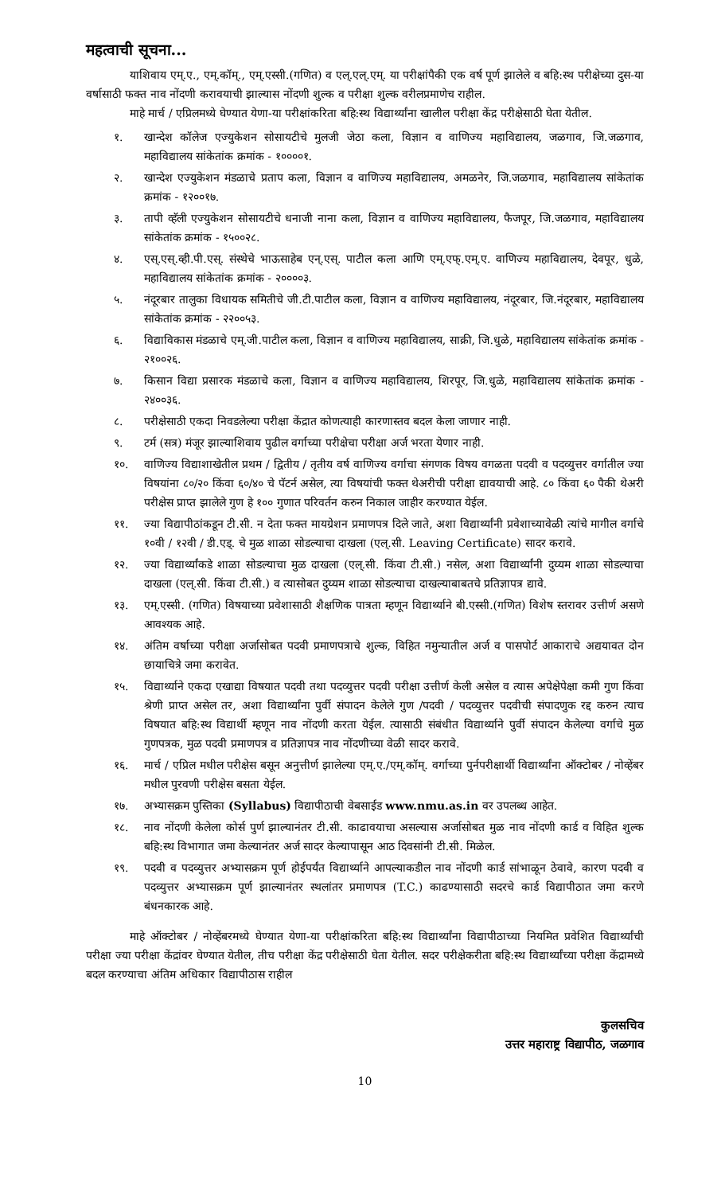महत्वाची सूचना...
याशिवाय एम्.ए., एम्.कॉम्., एम्.एस्सी.(गणित) व एल्.एल्.एम्. या परीक्षांपैकी एक वर्ष पूर्ण झालेले व बहि:स्थ परीक्षेच्या दुस-या वर्षासाठी फक्त नाव नोंदणी करावयाची झाल्यास नोंदणी शुल्क व परीक्षा शुल्क वरीलप्रमाणेच राहील.
माहे मार्च / एप्रिलमध्ये घेण्यात येणा-या परीक्षांकरिता बहि:स्थ विद्यार्थ्यांना खालील परीक्षा केंद्र परीक्षेसाठी घेता येतील.
१. खान्देश कॉलेज एज्युकेशन सोसायटीचे मुलजी जेठा कला, विज्ञान व वाणिज्य महाविद्यालय, जळगाव, जि.जळगाव, महाविद्यालय सांकेतांक क्रमांक - १००००१.
२. खान्देश एज्युकेशन मंडळाचे प्रताप कला, विज्ञान व वाणिज्य महाविद्यालय, अमळनेर, जि.जळगाव, महाविद्यालय सांकेतांक क्रमांक - १२००१७.
३. तापी व्हॅली एज्युकेशन सोसायटीचे धनाजी नाना कला, विज्ञान व वाणिज्य महाविद्यालय, फैजपूर, जि.जळगाव, महाविद्यालय सांकेतांक क्रमांक - १५००२८.
४. एस्.एस्.व्ही.पी.एस्. संस्थेचे भाऊसाहेब एन्.एस्. पाटील कला आणि एम्.एफ्.एम्.ए. वाणिज्य महाविद्यालय, देवपूर, धुळे, महाविद्यालय सांकेतांक क्रमांक - २००००३.
५. नंदूरबार तालुका विधायक समितीचे जी.टी.पाटील कला, विज्ञान व वाणिज्य महाविद्यालय, नंदूरबार, जि.नंदूरबार, महाविद्यालय सांकेतांक क्रमांक - २२००५३.
६. विद्याविकास मंडळाचे एम्.जी.पाटील कला, विज्ञान व वाणिज्य महाविद्यालय, साक्री, जि.धुळे, महाविद्यालय सांकेतांक क्रमांक - २१००२६.
७. किसान विद्या प्रसारक मंडळाचे कला, विज्ञान व वाणिज्य महाविद्यालय, शिरपूर, जि.धुळे, महाविद्यालय सांकेतांक क्रमांक - २४००३६.
८. परीक्षेसाठी एकदा निवडलेल्या परीक्षा केंद्रात कोणत्याही कारणास्तव बदल केला जाणार नाही.
९. टर्म (सत्र) मंजूर झाल्याशिवाय पुढील वर्गाच्या परीक्षेचा परीक्षा अर्ज भरता येणार नाही.
१०. वाणिज्य विद्याशाखेतील प्रथम / द्वितीय / तृतीय वर्ष वाणिज्य वर्गाचा संगणक विषय वगळता पदवी व पदव्युत्तर वर्गातील ज्या विषयांना ८०/२० किंवा ६०/४० चे पॅटर्न असेल, त्या विषयांची फक्त थेअरीची परीक्षा द्यावयाची आहे. ८० किंवा ६० पैकी थेअरी परीक्षेस प्राप्त झालेले गुण हे १०० गुणात परिवर्तन करुन निकाल जाहीर करण्यात येईल.
११. ज्या विद्यापीठांकडून टी.सी. न देता फक्त मायग्रेशन प्रमाणपत्र दिले जाते, अशा विद्यार्थ्यांनी प्रवेशाच्यावेळी त्यांचे मागील वर्गाचे १०वी / १२वी / डी.एड्. चे मुळ शाळा सोडल्याचा दाखला (एल्.सी. Leaving Certificate) सादर करावे.
१२. ज्या विद्यार्थ्यांकडे शाळा सोडल्याचा मुळ दाखला (एल्.सी. किंवा टी.सी.) नसेल, अशा विद्यार्थ्यांनी दुय्यम शाळा सोडल्याचा दाखला (एल्.सी. किंवा टी.सी.) व त्यासोबत दुय्यम शाळा सोडल्याचा दाखल्याबाबतचे प्रतिज्ञापत्र द्यावे.
१३. एम्.एस्सी. (गणित) विषयाच्या प्रवेशासाठी शैक्षणिक पात्रता म्हणून विद्यार्थ्याने बी.एस्सी.(गणित) विशेष स्तरावर उत्तीर्ण असणे आवश्यक आहे.
१४. अंतिम वर्षाच्या परीक्षा अर्जासोबत पदवी प्रमाणपत्राचे शुल्क, विहित नमुन्यातील अर्ज व पासपोर्ट आकाराचे अद्ययावत दोन छायाचित्रे जमा करावेत.
१५. विद्यार्थ्याने एकदा एखाद्या विषयात पदवी तथा पदव्युत्तर पदवी परीक्षा उत्तीर्ण केली असेल व त्यास अपेक्षेपेक्षा कमी गुण किंवा श्रेणी प्राप्त असेल तर, अशा विद्यार्थ्यांना पुर्वी संपादन केलेले गुण /पदवी / पदव्युत्तर पदवीची संपादणुक रद्द करुन त्याच विषयात बहि:स्थ विद्यार्थी म्हणून नाव नोंदणी करता येईल. त्यासाठी संबंधीत विद्यार्थ्याने पुर्वी संपादन केलेल्या वर्गाचे मुळ गुणपत्रक, मुळ पदवी प्रमाणपत्र व प्रतिज्ञापत्र नाव नोंदणीच्या वेळी सादर करावे.
१६. मार्च / एप्रिल मधील परीक्षेस बसून अनुत्तीर्ण झालेल्या एम्.ए./एम्.कॉम्. वर्गाच्या पुर्नपरीक्षार्थी विद्यार्थ्यांना ऑक्टोबर / नोव्हेंबर मधील पुरवणी परीक्षेस बसता येईल.
१७. अभ्यासक्रम पुस्तिका (Syllabus) विद्यापीठाची वेबसाईड www.nmu.as.in वर उपलब्ध आहेत.
१८. नाव नोंदणी केलेला कोर्स पुर्ण झाल्यानंतर टी.सी. काढावयाचा असल्यास अर्जासोबत मुळ नाव नोंदणी कार्ड व विहित शुल्क बहि:स्थ विभागात जमा केल्यानंतर अर्ज सादर केल्यापासून आठ दिवसांनी टी.सी. मिळेल.
१९. पदवी व पदव्युत्तर अभ्यासक्रम पूर्ण होईपर्यंत विद्यार्थ्याने आपल्याकडील नाव नोंदणी कार्ड सांभाळून ठेवावे, कारण पदवी व पदव्युत्तर अभ्यासक्रम पूर्ण झाल्यानंतर स्थलांतर प्रमाणपत्र (T.C.) काढण्यासाठी सदरचे कार्ड विद्यापीठात जमा करणे बंधनकारक आहे.
माहे ऑक्टोबर / नोव्हेंबरमध्ये घेण्यात येणा-या परीक्षांकरिता बहि:स्थ विद्यार्थ्यांना विद्यापीठाच्या नियमित प्रवेशित विद्यार्थ्यांची परीक्षा ज्या परीक्षा केंद्रांवर घेण्यात येतील, तीच परीक्षा केंद्र परीक्षेसाठी घेता येतील. सदर परीक्षेकरीता बहि:स्थ विद्यार्थ्यांच्या परीक्षा केंद्रामध्ये बदल करण्याचा अंतिम अधिकार विद्यापीठास राहील
कुलसचिव
उत्तर महाराष्ट्र विद्यापीठ, जळगाव
10